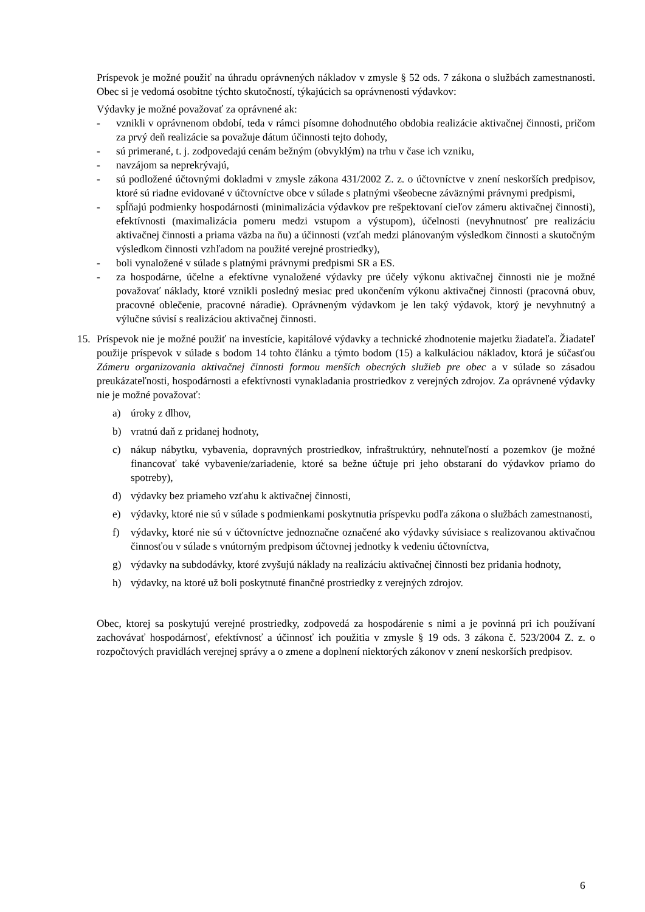Príspevok je možné použiť na úhradu oprávnených nákladov v zmysle § 52 ods. 7 zákona o službách zamestnanosti. Obec si je vedomá osobitne týchto skutočností, týkajúcich sa oprávnenosti výdavkov:
Výdavky je možné považovať za oprávnené ak:
- vznikli v oprávnenom období, teda v rámci písomne dohodnutého obdobia realizácie aktivačnej činnosti, pričom za prvý deň realizácie sa považuje dátum účinnosti tejto dohody,
- sú primerané, t. j. zodpovedajú cenám bežným (obvyklým) na trhu v čase ich vzniku,
- navzájom sa neprekrývajú,
- sú podložené účtovnými dokladmi v zmysle zákona 431/2002 Z. z. o účtovníctve v znení neskorších predpisov, ktoré sú riadne evidované v účtovníctve obce v súlade s platnými všeobecne záväznými právnymi predpismi,
- spĺňajú podmienky hospodárnosti (minimalizácia výdavkov pre rešpektovaní cieľov zámeru aktivačnej činnosti), efektívnosti (maximalizácia pomeru medzi vstupom a výstupom), účelnosti (nevyhnutnosť pre realizáciu aktivačnej činnosti a priama väzba na ňu) a účinnosti (vzťah medzi plánovaným výsledkom činnosti a skutočným výsledkom činnosti vzhľadom na použité verejné prostriedky),
- boli vynaložené v súlade s platnými právnymi predpismi SR a ES.
- za hospodárne, účelne a efektívne vynaložené výdavky pre účely výkonu aktivačnej činnosti nie je možné považovať náklady, ktoré vznikli posledný mesiac pred ukončením výkonu aktivačnej činnosti (pracovná obuv, pracovné oblečenie, pracovné náradie). Oprávneným výdavkom je len taký výdavok, ktorý je nevyhnutný a výlučne súvisí s realizáciou aktivačnej činnosti.
15. Príspevok nie je možné použiť na investície, kapitálové výdavky a technické zhodnotenie majetku žiadateľa. Žiadateľ použije príspevok v súlade s bodom 14 tohto článku a týmto bodom (15) a kalkuláciou nákladov, ktorá je súčasťou Zámeru organizovania aktivačnej činnosti formou menších obecných služieb pre obec a v súlade so zásadou preukázateľnosti, hospodárnosti a efektívnosti vynakladania prostriedkov z verejných zdrojov. Za oprávnené výdavky nie je možné považovať:
a) úroky z dlhov,
b) vratnú daň z pridanej hodnoty,
c) nákup nábytku, vybavenia, dopravných prostriedkov, infraštruktúry, nehnuteľností a pozemkov (je možné financovať také vybavenie/zariadenie, ktoré sa bežne účtuje pri jeho obstaraní do výdavkov priamo do spotreby),
d) výdavky bez priameho vzťahu k aktivačnej činnosti,
e) výdavky, ktoré nie sú v súlade s podmienkami poskytnutia príspevku podľa zákona o službách zamestnanosti,
f) výdavky, ktoré nie sú v účtovníctve jednoznačne označené ako výdavky súvisiace s realizovanou aktivačnou činnosťou v súlade s vnútorným predpisom účtovnej jednotky k vedeniu účtovníctva,
g) výdavky na subdodávky, ktoré zvyšujú náklady na realizáciu aktivačnej činnosti bez pridania hodnoty,
h) výdavky, na ktoré už boli poskytnuté finančné prostriedky z verejných zdrojov.
Obec, ktorej sa poskytujú verejné prostriedky, zodpovedá za hospodárenie s nimi a je povinná pri ich používaní zachovávať hospodárnosť, efektívnosť a účinnosť ich použitia v zmysle § 19 ods. 3 zákona č. 523/2004 Z. z. o rozpočtových pravidlách verejnej správy a o zmene a doplnení niektorých zákonov v znení neskorších predpisov.
6